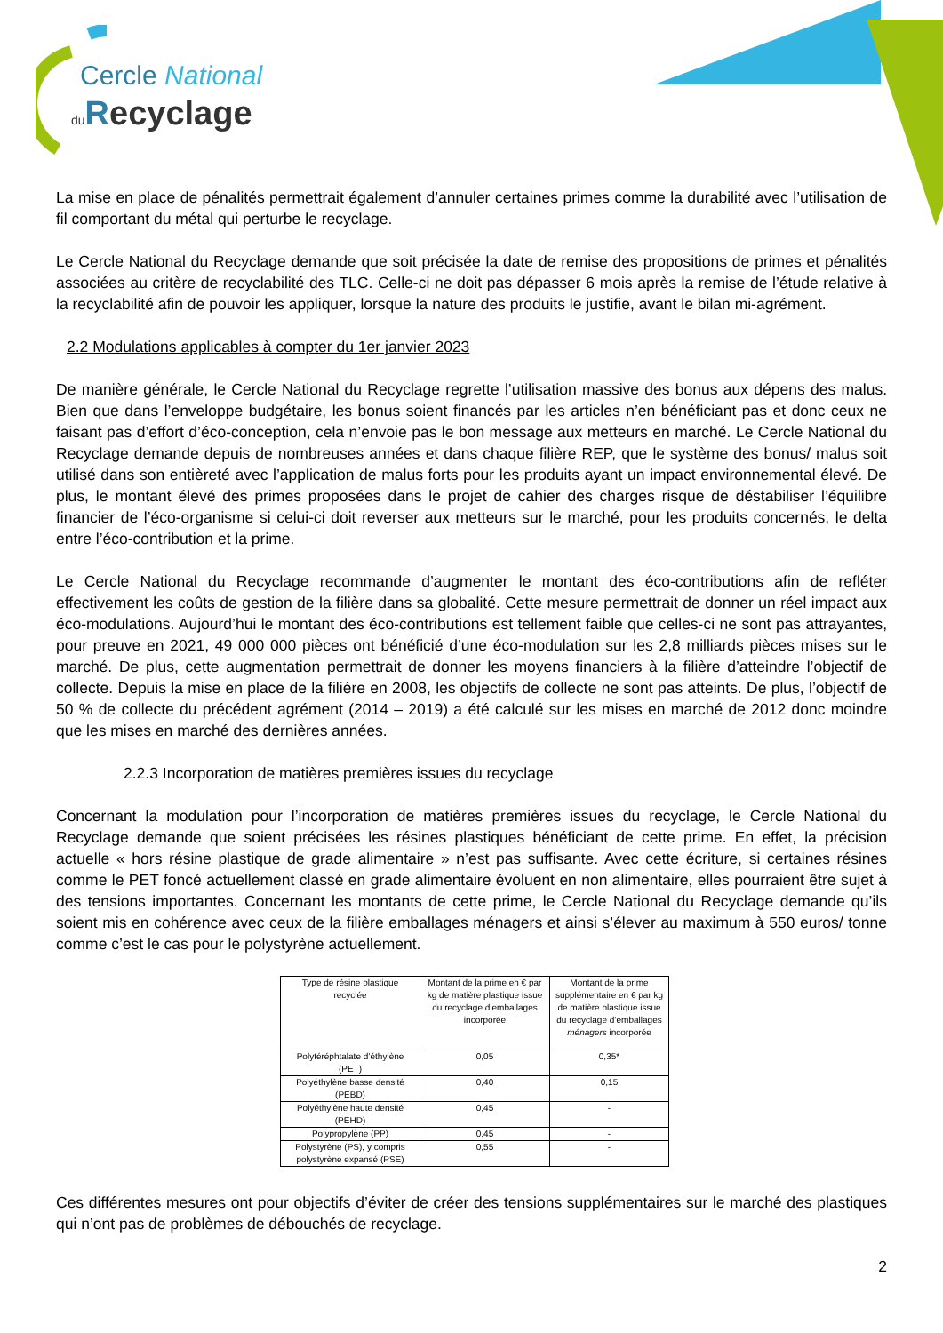Cercle National
du Recyclage
La mise en place de pénalités permettrait également d’annuler certaines primes comme la durabilité avec l’utilisation de fil comportant du métal qui perturbe le recyclage.
Le Cercle National du Recyclage demande que soit précisée la date de remise des propositions de primes et pénalités associées au critère de recyclabilité des TLC. Celle-ci ne doit pas dépasser 6 mois après la remise de l’étude relative à la recyclabilité afin de pouvoir les appliquer, lorsque la nature des produits le justifie, avant le bilan mi-agrément.
2.2 Modulations applicables à compter du 1er janvier 2023
De manière générale, le Cercle National du Recyclage regrette l’utilisation massive des bonus aux dépens des malus. Bien que dans l’enveloppe budgétaire, les bonus soient financés par les articles n’en bénéficiant pas et donc ceux ne faisant pas d’effort d’éco-conception, cela n’envoie pas le bon message aux metteurs en marché. Le Cercle National du Recyclage demande depuis de nombreuses années et dans chaque filière REP, que le système des bonus/ malus soit utilisé dans son entièreté avec l’application de malus forts pour les produits ayant un impact environnemental élevé. De plus, le montant élevé des primes proposées dans le projet de cahier des charges risque de déstabiliser l’équilibre financier de l’éco-organisme si celui-ci doit reverser aux metteurs sur le marché, pour les produits concernés, le delta entre l’éco-contribution et la prime.
Le Cercle National du Recyclage recommande d’augmenter le montant des éco-contributions afin de refléter effectivement les coûts de gestion de la filière dans sa globalité. Cette mesure permettrait de donner un réel impact aux éco-modulations. Aujourd’hui le montant des éco-contributions est tellement faible que celles-ci ne sont pas attrayantes, pour preuve en 2021, 49 000 000 pièces ont bénéficié d’une éco-modulation sur les 2,8 milliards pièces mises sur le marché. De plus, cette augmentation permettrait de donner les moyens financiers à la filière d’atteindre l’objectif de collecte. Depuis la mise en place de la filière en 2008, les objectifs de collecte ne sont pas atteints. De plus, l’objectif de 50 % de collecte du précédent agrément (2014 – 2019) a été calculé sur les mises en marché de 2012 donc moindre que les mises en marché des dernières années.
2.2.3 Incorporation de matières premières issues du recyclage
Concernant la modulation pour l’incorporation de matières premières issues du recyclage, le Cercle National du Recyclage demande que soient précisées les résines plastiques bénéficiant de cette prime. En effet, la précision actuelle « hors résine plastique de grade alimentaire » n’est pas suffisante. Avec cette écriture, si certaines résines comme le PET foncé actuellement classé en grade alimentaire évoluent en non alimentaire, elles pourraient être sujet à des tensions importantes. Concernant les montants de cette prime, le Cercle National du Recyclage demande qu’ils soient mis en cohérence avec ceux de la filière emballages ménagers et ainsi s’élever au maximum à 550 euros/ tonne comme c’est le cas pour le polystyrène actuellement.
| Type de résine plastique recyclée | Montant de la prime en € par kg de matière plastique issue du recyclage d’emballages incorporée | Montant de la prime supplémentaire en € par kg de matière plastique issue du recyclage d’emballages ménagers incorporée |
| Polytéréphtalate d’éthylène (PET) | 0,05 | 0,35* |
| Polyéthylène basse densité (PEBD) | 0,40 | 0,15 |
| Polyéthylène haute densité (PEHD) | 0,45 | - |
| Polypropylène (PP) | 0,45 | - |
| Polystyrène (PS), y compris polystyrène expansé (PSE) | 0,55 | - |
Ces différentes mesures ont pour objectifs d’éviter de créer des tensions supplémentaires sur le marché des plastiques qui n’ont pas de problèmes de débouchés de recyclage.
2